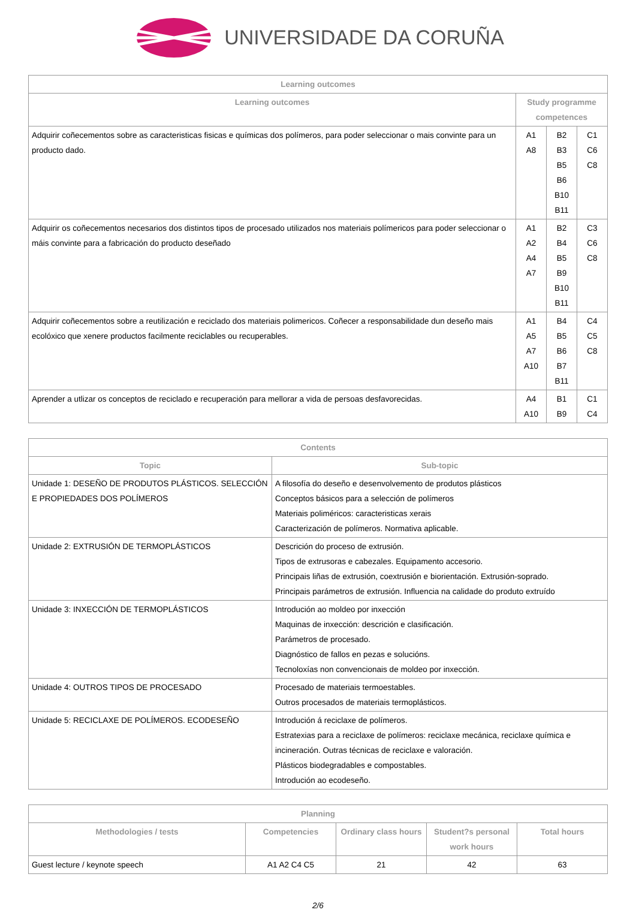UNIVERSIDADE DA CORUÑA
| Learning outcomes | | | |
| --- | --- | --- | --- |
| Learning outcomes | Study programme competences | | |
| Adquirir coñecementos sobre as caracteristicas fisicas e químicas dos polímeros, para poder seleccionar o mais convinte para un producto dado. | A1 A8 | B2 B3 B5 B6 B10 B11 | C1 C6 C8 |
| Adquirir os coñecementos necesarios dos distintos tipos de procesado utilizados nos materiais polímericos para poder seleccionar o máis convinte para a fabricación do producto deseñado | A1 A2 A4 A7 | B2 B4 B5 B9 B10 B11 | C3 C6 C8 |
| Adquirir coñecementos sobre a reutilización e reciclado dos materiais polimericos. Coñecer a responsabilidade dun deseño mais ecolóxico que xenere productos facilmente reciclables ou recuperables. | A1 A5 A7 A10 | B4 B5 B6 B7 B11 | C4 C5 C8 |
| Aprender a utlizar os conceptos de reciclado e recuperación para mellorar a vida de persoas desfavorecidas. | A4 A10 | B1 B9 | C1 C4 |
| Contents | |
| --- | --- |
| Topic | Sub-topic |
| Unidade 1: DESEÑO DE PRODUTOS PLÁSTICOS. SELECCIÓN E PROPIEDADES DOS POLÍMEROS | A filosofía do deseño e desenvolvemento de produtos plásticos Conceptos básicos para a selección de polímeros Materiais poliméricos: caracteristicas xerais Caracterización de polímeros. Normativa aplicable. |
| Unidade 2: EXTRUSIÓN DE TERMOPLÁSTICOS | Descrición do proceso de extrusión. Tipos de extrusoras e cabezales. Equipamento accesorio. Principais liñas de extrusión, coextrusión e biorientación. Extrusión-soprado. Principais parámetros de extrusión. Influencia na calidade do produto extruído |
| Unidade 3: INXECCIÓN DE TERMOPLÁSTICOS | Introdución ao moldeo por inxección Maquinas de inxección: descrición e clasificación. Parámetros de procesado. Diagnóstico de fallos en pezas e solucións. Tecnoloxías non convencionais de moldeo por inxección. |
| Unidade 4: OUTROS TIPOS DE PROCESADO | Procesado de materiais termoestables. Outros procesados de materiais termoplásticos. |
| Unidade 5: RECICLAXE DE POLÍMEROS. ECODESEÑO | Introdución á reciclaxe de polímeros. Estratexias para a reciclaxe de polímeros: reciclaxe mecánica, reciclaxe química e incineración. Outras técnicas de reciclaxe e valoración. Plásticos biodegradables e compostables. Introdución ao ecodeseño. |
| Planning | | | | |
| --- | --- | --- | --- | --- |
| Methodologies / tests | Competencies | Ordinary class hours | Student?s personal work hours | Total hours |
| Guest lecture / keynote speech | A1 A2 C4 C5 | 21 | 42 | 63 |
2/6